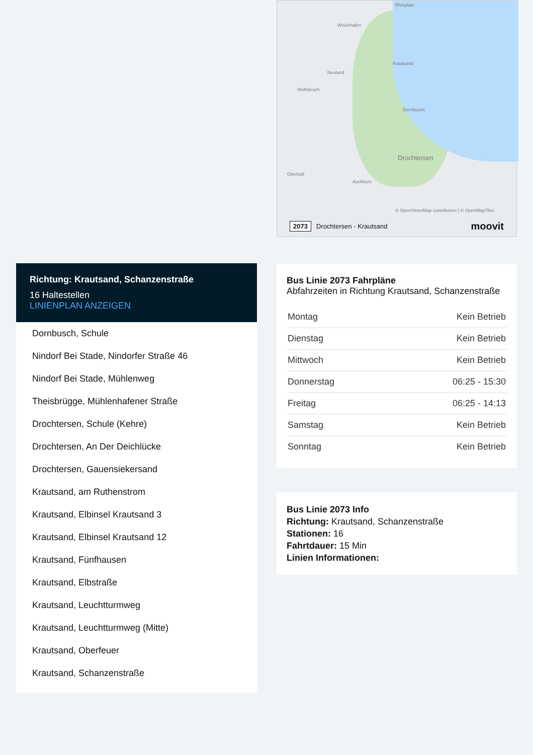Wischhafen
Neuland
Wolfsbruch
Dornbusch
Drochtersen
Oberhüll
Aschhorn
Krautsand
Rhinplate
© OpenStreetMap contributors | © OpenMapTiles
2073 Drochtersen - Krautsand moovit
Bus Linie 2073 Fahrpläne
Abfahrzeiten in Richtung Krautsand, Schanzenstraße
| Montag | Kein Betrieb |
| Dienstag | Kein Betrieb |
| Mittwoch | Kein Betrieb |
| Donnerstag | 06:25 - 15:30 |
| Freitag | 06:25 - 14:13 |
| Samstag | Kein Betrieb |
| Sonntag | Kein Betrieb |
Bus Linie 2073 Info
Richtung: Krautsand, Schanzenstraße
Stationen: 16
Fahrtdauer: 15 Min
Linien Informationen:
Richtung: Krautsand, Schanzenstraße
16 Haltestellen
LINIENPLAN ANZEIGEN
Dornbusch, Schule
Nindorf Bei Stade, Nindorfer Straße 46
Nindorf Bei Stade, Mühlenweg
Theisbrügge, Mühlenhafener Straße
Drochtersen, Schule (Kehre)
Drochtersen, An Der Deichlücke
Drochtersen, Gauensiekersand
Krautsand, am Ruthenstrom
Krautsand, Elbinsel Krautsand 3
Krautsand, Elbinsel Krautsand 12
Krautsand, Fünfhausen
Krautsand, Elbstraße
Krautsand, Leuchtturmweg
Krautsand, Leuchtturmweg (Mitte)
Krautsand, Oberfeuer
Krautsand, Schanzenstraße